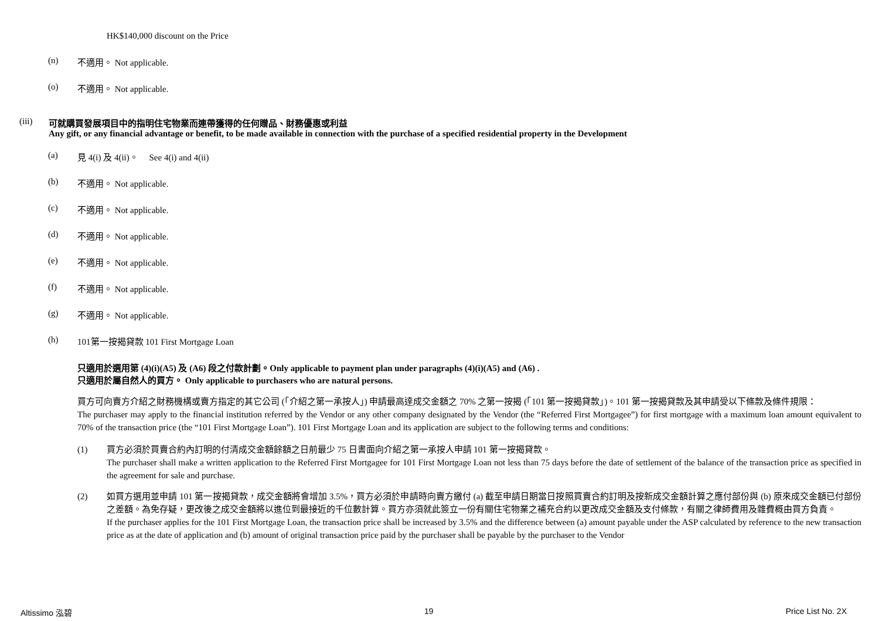HK$140,000 discount on the Price
(n) 不適用。 Not applicable.
(o) 不適用。 Not applicable.
(iii) 可就購買發展項目中的指明住宅物業而連帶獲得的任何贈品、財務優惠或利益
Any gift, or any financial advantage or benefit, to be made available in connection with the purchase of a specified residential property in the Development
(a) 見 4(i) 及 4(ii)。 See 4(i) and 4(ii)
(b) 不適用。 Not applicable.
(c) 不適用。 Not applicable.
(d) 不適用。 Not applicable.
(e) 不適用。 Not applicable.
(f) 不適用。 Not applicable.
(g) 不適用。 Not applicable.
(h) 101第一按揭貸款 101 First Mortgage Loan
只適用於選用第 (4)(i)(A5) 及 (A6) 段之付款計劃。Only applicable to payment plan under paragraphs (4)(i)(A5) and (A6) .
只適用於屬自然人的買方。 Only applicable to purchasers who are natural persons.
買方可向賣方介紹之財務機構或賣方指定的其它公司 (「介紹之第一承按人」) 申請最高達成交金額之 70% 之第一按揭 (「101 第一按揭貸款」)。101 第一按揭貸款及其申請受以下條款及條件規限：
The purchaser may apply to the financial institution referred by the Vendor or any other company designated by the Vendor (the “Referred First Mortgagee”) for first mortgage with a maximum loan amount equivalent to 70% of the transaction price (the “101 First Mortgage Loan”). 101 First Mortgage Loan and its application are subject to the following terms and conditions:
(1) 買方必須於買賣合約內訂明的付清成交金額餘額之日前最少 75 日書面向介紹之第一承按人申請 101 第一按揭貸款。
The purchaser shall make a written application to the Referred First Mortgagee for 101 First Mortgage Loan not less than 75 days before the date of settlement of the balance of the transaction price as specified in the agreement for sale and purchase.
(2) 如買方選用並申請 101 第一按揭貸款，成交金額將會增加 3.5%，買方必須於申請時向賣方繳付 (a) 截至申請日期當日按照買賣合約訂明及按新成交金額計算之應付部份與 (b) 原來成交金額已付部份之差額。為免存疑，更改後之成交金額將以進位到最接近的千位數計算。買方亦須就此簽立一份有關住宅物業之補充合約以更改成交金額及支付條款，有關之律師費用及雜費概由買方負責。
If the purchaser applies for the 101 First Mortgage Loan, the transaction price shall be increased by 3.5% and the difference between (a) amount payable under the ASP calculated by reference to the new transaction price as at the date of application and (b) amount of original transaction price paid by the purchaser shall be payable by the purchaser to the Vendor
Altissimo 泓碧 19 Price List No. 2X